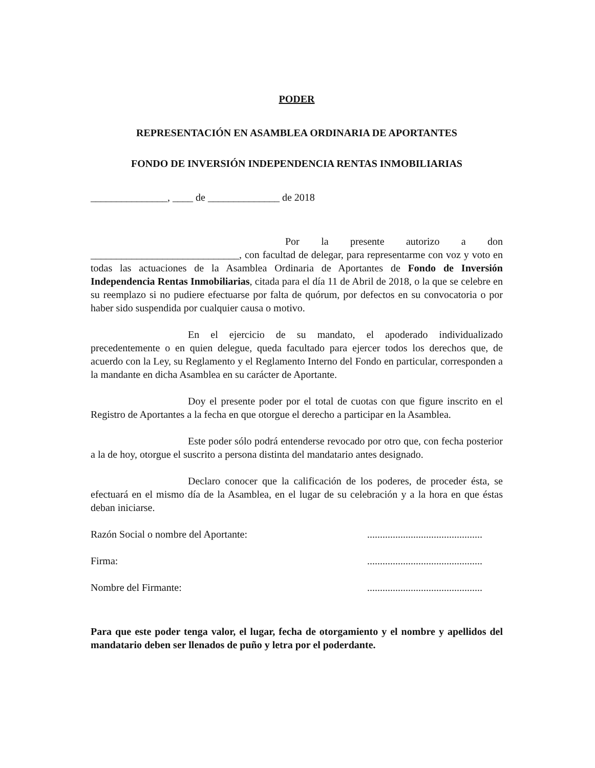PODER
REPRESENTACIÓN EN ASAMBLEA ORDINARIA DE APORTANTES
FONDO DE INVERSIÓN INDEPENDENCIA RENTAS INMOBILIARIAS
_______________, ____ de ______________ de 2018
Por la presente autorizo a don _____________________________, con facultad de delegar, para representarme con voz y voto en todas las actuaciones de la Asamblea Ordinaria de Aportantes de Fondo de Inversión Independencia Rentas Inmobiliarias, citada para el día 11 de Abril de 2018, o la que se celebre en su reemplazo si no pudiere efectuarse por falta de quórum, por defectos en su convocatoria o por haber sido suspendida por cualquier causa o motivo.
En el ejercicio de su mandato, el apoderado individualizado precedentemente o en quien delegue, queda facultado para ejercer todos los derechos que, de acuerdo con la Ley, su Reglamento y el Reglamento Interno del Fondo en particular, corresponden a la mandante en dicha Asamblea en su carácter de Aportante.
Doy el presente poder por el total de cuotas con que figure inscrito en el Registro de Aportantes a la fecha en que otorgue el derecho a participar en la Asamblea.
Este poder sólo podrá entenderse revocado por otro que, con fecha posterior a la de hoy, otorgue el suscrito a persona distinta del mandatario antes designado.
Declaro conocer que la calificación de los poderes, de proceder ésta, se efectuará en el mismo día de la Asamblea, en el lugar de su celebración y a la hora en que éstas deban iniciarse.
Razón Social o nombre del Aportante:.............................................
Firma:.............................................
Nombre del Firmante:.............................................
Para que este poder tenga valor, el lugar, fecha de otorgamiento y el nombre y apellidos del mandatario deben ser llenados de puño y letra por el poderdante.